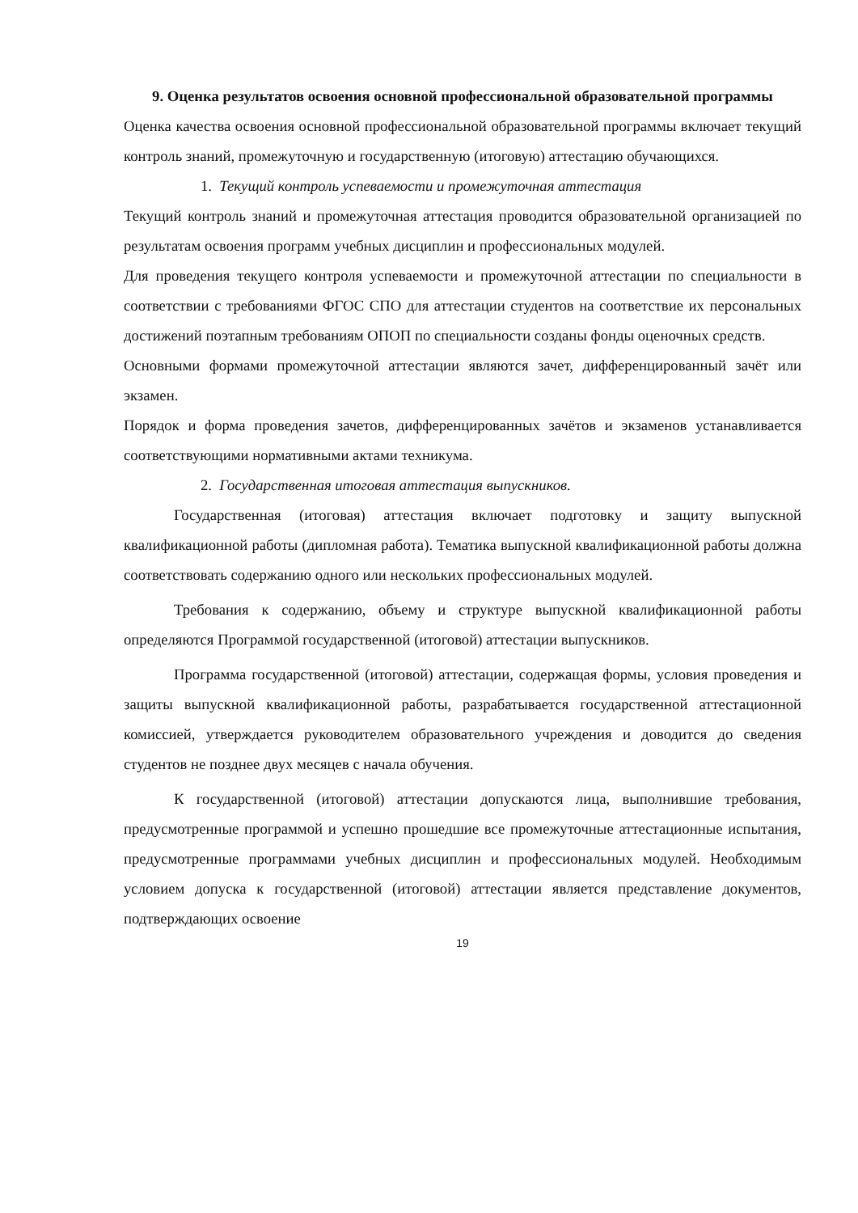9. Оценка результатов освоения основной профессиональной образовательной программы
Оценка качества освоения основной профессиональной образовательной программы включает текущий контроль знаний, промежуточную и государственную (итоговую) аттестацию обучающихся.
1. Текущий контроль успеваемости и промежуточная аттестация
Текущий контроль знаний и промежуточная аттестация проводится образовательной организацией по результатам освоения программ учебных дисциплин и профессиональных модулей.
Для проведения текущего контроля успеваемости и промежуточной аттестации по специальности в соответствии с требованиями ФГОС СПО для аттестации студентов на соответствие их персональных достижений поэтапным требованиям ОПОП по специальности созданы фонды оценочных средств.
Основными формами промежуточной аттестации являются зачет, дифференцированный зачёт или экзамен.
Порядок и форма проведения зачетов, дифференцированных зачётов и экзаменов устанавливается соответствующими нормативными актами техникума.
2. Государственная итоговая аттестация выпускников.
Государственная (итоговая) аттестация включает подготовку и защиту выпускной квалификационной работы (дипломная работа). Тематика выпускной квалификационной работы должна соответствовать содержанию одного или нескольких профессиональных модулей.
Требования к содержанию, объему и структуре выпускной квалификационной работы определяются Программой государственной (итоговой) аттестации выпускников.
Программа государственной (итоговой) аттестации, содержащая формы, условия проведения и защиты выпускной квалификационной работы, разрабатывается государственной аттестационной комиссией, утверждается руководителем образовательного учреждения и доводится до сведения студентов не позднее двух месяцев с начала обучения.
К государственной (итоговой) аттестации допускаются лица, выполнившие требования, предусмотренные программой и успешно прошедшие все промежуточные аттестационные испытания, предусмотренные программами учебных дисциплин и профессиональных модулей. Необходимым условием допуска к государственной (итоговой) аттестации является представление документов, подтверждающих освоение
19